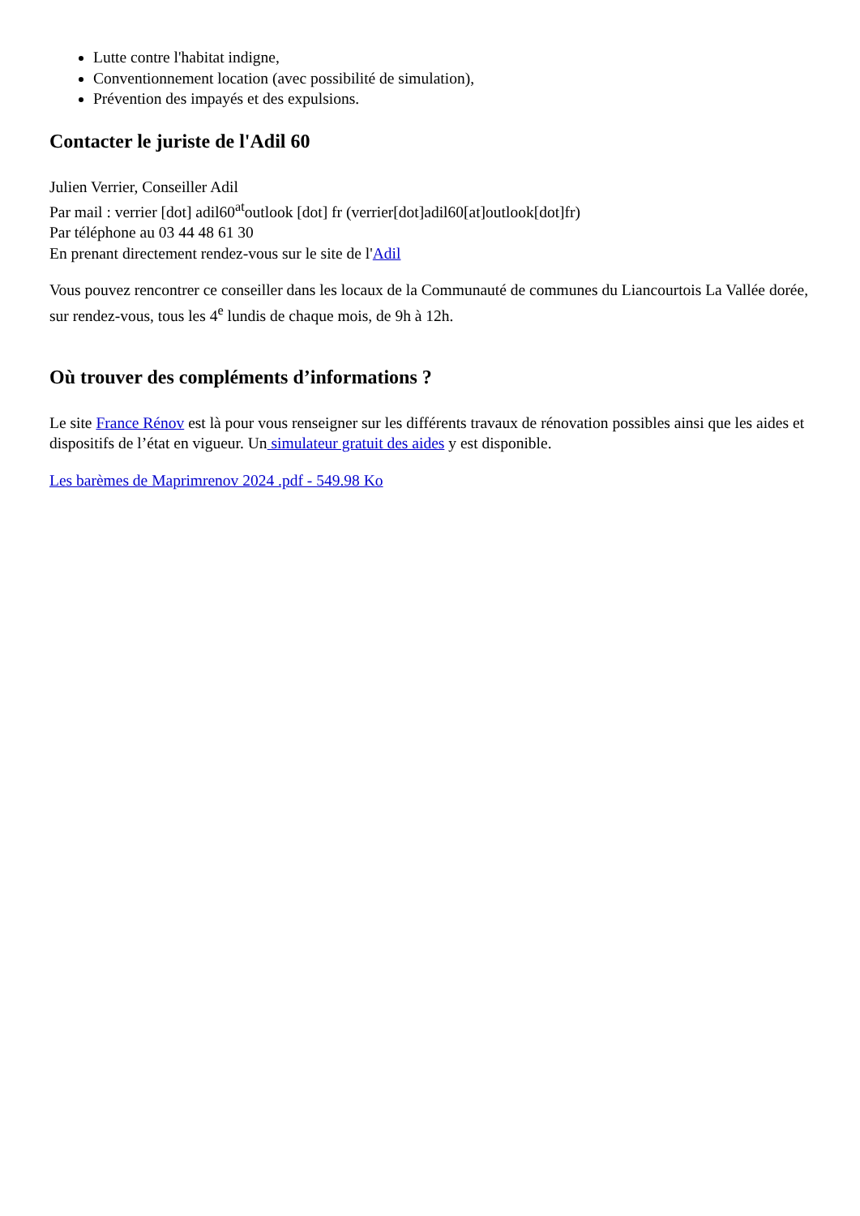Lutte contre l'habitat indigne,
Conventionnement location (avec possibilité de simulation),
Prévention des impayés et des expulsions.
Contacter le juriste de l'Adil 60
Julien Verrier, Conseiller Adil
Par mail : verrier [dot] adil60<sup>at</sup>outlook [dot] fr (verrier[dot]adil60[at]outlook[dot]fr)
Par téléphone au 03 44 48 61 30
En prenant directement rendez-vous sur le site de l'Adil
Vous pouvez rencontrer ce conseiller dans les locaux de la Communauté de communes du Liancourtois La Vallée dorée, sur rendez-vous, tous les 4<sup>e</sup> lundis de chaque mois, de 9h à 12h.
Où trouver des compléments d’informations ?
Le site France Rénov est là pour vous renseigner sur les différents travaux de rénovation possibles ainsi que les aides et dispositifs de l’état en vigueur. Un simulateur gratuit des aides y est disponible.
Les barèmes de Maprimrenov 2024 .pdf - 549.98 Ko